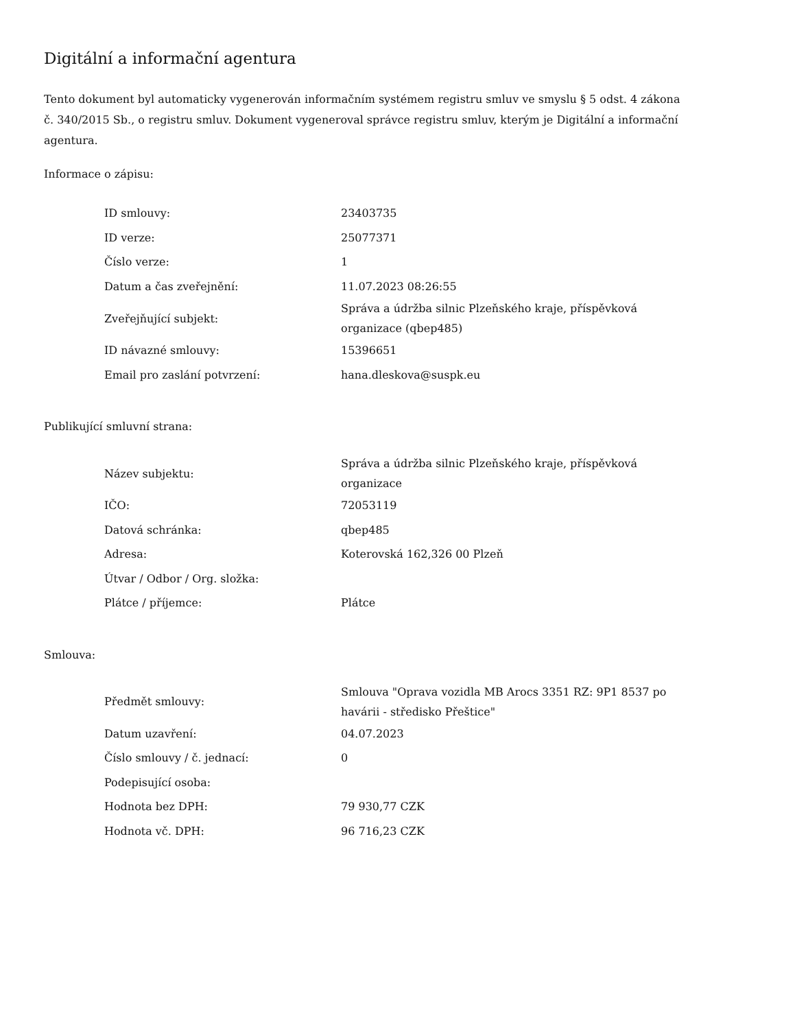Digitální a informační agentura
Tento dokument byl automaticky vygenerován informačním systémem registru smluv ve smyslu § 5 odst. 4 zákona
č. 340/2015 Sb., o registru smluv. Dokument vygeneroval správce registru smluv, kterým je Digitální a informační agentura.
Informace o zápisu:
| ID smlouvy: | 23403735 |
| ID verze: | 25077371 |
| Číslo verze: | 1 |
| Datum a čas zveřejnění: | 11.07.2023 08:26:55 |
| Zveřejňující subjekt: | Správa a údržba silnic Plzeňského kraje, příspěvková organizace (qbep485) |
| ID návazné smlouvy: | 15396651 |
| Email pro zaslání potvrzení: | hana.dleskova@suspk.eu |
Publikující smluvní strana:
| Název subjektu: | Správa a údržba silnic Plzeňského kraje, příspěvková organizace |
| IČO: | 72053119 |
| Datová schránka: | qbep485 |
| Adresa: | Koterovská 162,326 00 Plzeň |
| Útvar / Odbor / Org. složka: | |
| Plátce / příjemce: | Plátce |
Smlouva:
| Předmět smlouvy: | Smlouva "Oprava vozidla MB Arocs 3351 RZ: 9P1 8537 po havárii - středisko Přeštice" |
| Datum uzavření: | 04.07.2023 |
| Číslo smlouvy / č. jednací: | 0 |
| Podepisující osoba: | |
| Hodnota bez DPH: | 79 930,77 CZK |
| Hodnota vč. DPH: | 96 716,23 CZK |